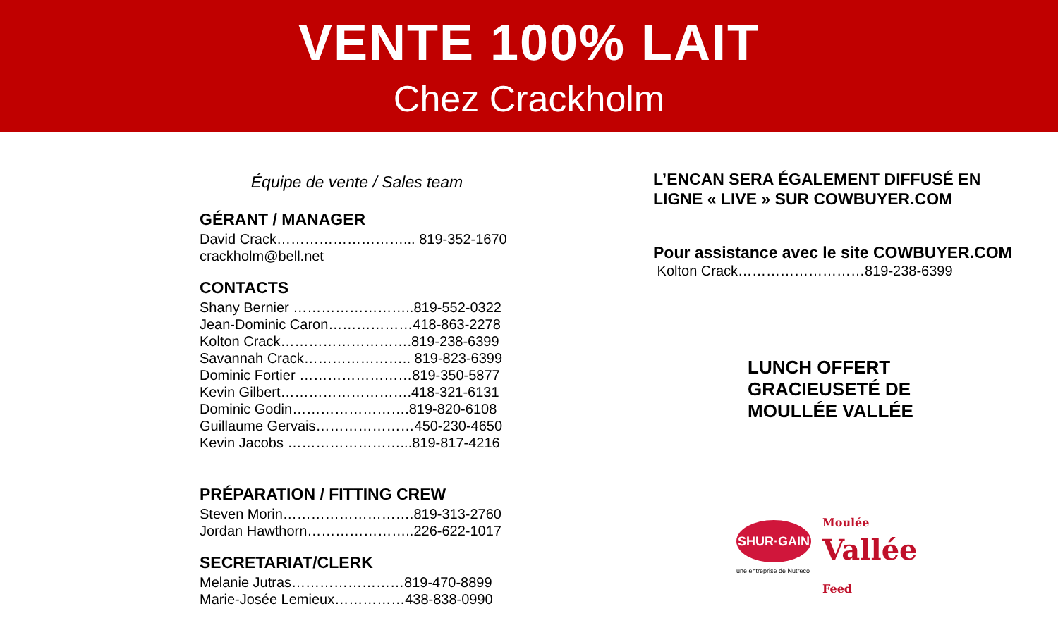VENTE 100% LAIT
Chez Crackholm
Équipe de vente / Sales team
GÉRANT / MANAGER
David Crack………………………... 819-352-1670
crackholm@bell.net
CONTACTS
Shany Bernier ……………………..819-552-0322
Jean-Dominic Caron………………418-863-2278
Kolton Crack……………………….819-238-6399
Savannah Crack………………….. 819-823-6399
Dominic Fortier ……………………819-350-5877
Kevin Gilbert……………………….418-321-6131
Dominic Godin…………………….819-820-6108
Guillaume Gervais…………………450-230-4650
Kevin Jacobs ……………………...819-817-4216
PRÉPARATION / FITTING CREW
Steven Morin……………………….819-313-2760
Jordan Hawthorn…………………..226-622-1017
SECRETARIAT/CLERK
Melanie Jutras……………………819-470-8899
Marie-Josée Lemieux……………438-838-0990
L’ENCAN SERA ÉGALEMENT DIFFUSÉ EN
LIGNE « LIVE » SUR COWBUYER.COM
Pour assistance avec le site COWBUYER.COM
Kolton Crack………………………819-238-6399
LUNCH OFFERT
GRACIEUSETÉ DE
MOULLÉE VALLÉE
SHUR·GAIN
une entreprise de Nutreco
Moulée
Vallée
Feed